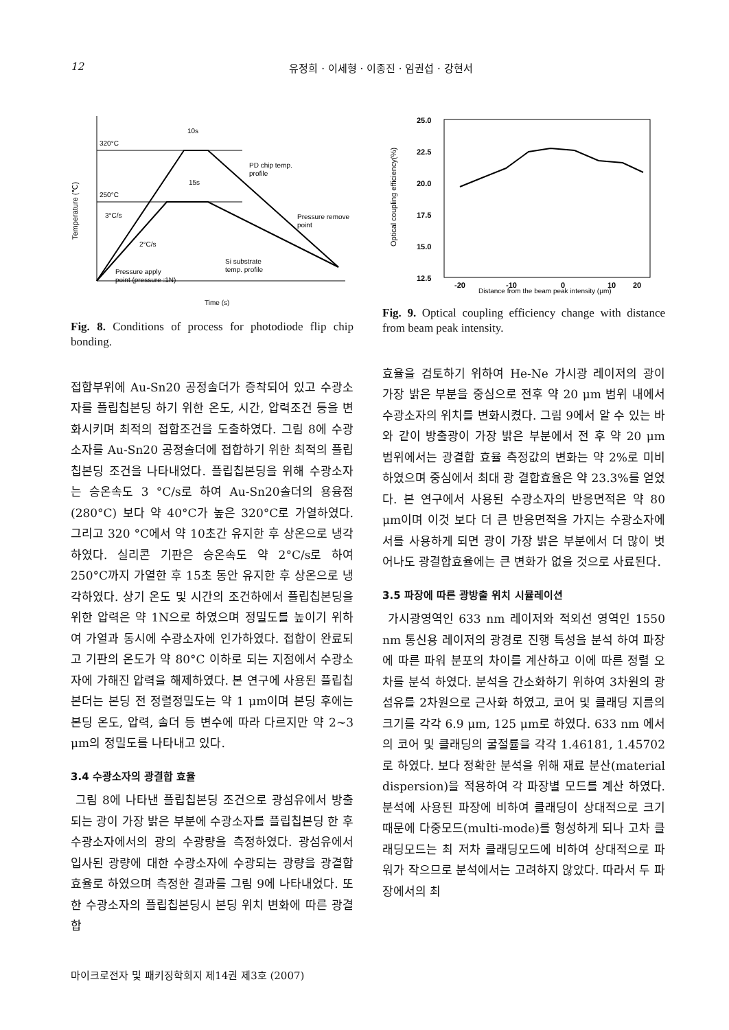12 유정희 · 이세형 · 이종진 · 임권섭 · 강현서
Temperature (℃)
320°C
250°C
10s
15s
3°C/s
2°C/s
PD chip temp.
profile
Pressure remove
point
Si substrate
temp. profile
Pressure apply
point (pressure :1N)
Time (s)
Fig. 8. Conditions of process for photodiode flip chip bonding.
접합부위에 Au-Sn20 공정솔더가 증착되어 있고 수광소자를 플립칩본딩 하기 위한 온도, 시간, 압력조건 등을 변화시키며 최적의 접합조건을 도출하였다. 그림 8에 수광소자를 Au-Sn20 공정솔더에 접합하기 위한 최적의 플립칩본딩 조건을 나타내었다. 플립칩본딩을 위해 수광소자는 승온속도 3 °C/s로 하여 Au-Sn20솔더의 용융점(280°C) 보다 약 40°C가 높은 320°C로 가열하였다. 그리고 320 °C에서 약 10초간 유지한 후 상온으로 냉각하였다. 실리콘 기판은 승온속도 약 2°C/s로 하여 250°C까지 가열한 후 15초 동안 유지한 후 상온으로 냉각하였다. 상기 온도 및 시간의 조건하에서 플립칩본딩을 위한 압력은 약 1N으로 하였으며 정밀도를 높이기 위하여 가열과 동시에 수광소자에 인가하였다. 접합이 완료되고 기판의 온도가 약 80°C 이하로 되는 지점에서 수광소자에 가해진 압력을 해제하였다. 본 연구에 사용된 플립칩본더는 본딩 전 정렬정밀도는 약 1 μm이며 본딩 후에는 본딩 온도, 압력, 솔더 등 변수에 따라 다르지만 약 2~3 μm의 정밀도를 나타내고 있다.
3.4 수광소자의 광결합 효율
그림 8에 나타낸 플립칩본딩 조건으로 광섬유에서 방출되는 광이 가장 밝은 부분에 수광소자를 플립칩본딩 한 후 수광소자에서의 광의 수광량을 측정하였다. 광섬유에서 입사된 광량에 대한 수광소자에 수광되는 광량을 광결합 효율로 하였으며 측정한 결과를 그림 9에 나타내었다. 또한 수광소자의 플립칩본딩시 본딩 위치 변화에 따른 광결합
Optical coupling efficiency(%)
25.0
22.5
20.0
17.5
15.0
12.5
-20
-10
0
10
20
Distance from the beam peak intensity (μm)
Fig. 9. Optical coupling efficiency change with distance from beam peak intensity.
효율을 검토하기 위하여 He-Ne 가시광 레이저의 광이 가장 밝은 부분을 중심으로 전후 약 20 μm 범위 내에서 수광소자의 위치를 변화시켰다. 그림 9에서 알 수 있는 바와 같이 방출광이 가장 밝은 부분에서 전 후 약 20 μm 범위에서는 광결합 효율 측정값의 변화는 약 2%로 미비하였으며 중심에서 최대 광 결합효율은 약 23.3%를 얻었다. 본 연구에서 사용된 수광소자의 반응면적은 약 80 μm이며 이것 보다 더 큰 반응면적을 가지는 수광소자에서를 사용하게 되면 광이 가장 밝은 부분에서 더 많이 벗어나도 광결합효율에는 큰 변화가 없을 것으로 사료된다.
3.5 파장에 따른 광방출 위치 시뮬레이션
가시광영역인 633 nm 레이저와 적외선 영역인 1550 nm 통신용 레이저의 광경로 진행 특성을 분석 하여 파장에 따른 파워 분포의 차이를 계산하고 이에 따른 정렬 오차를 분석 하였다. 분석을 간소화하기 위하여 3차원의 광섬유를 2차원으로 근사화 하였고, 코어 및 클래딩 지름의 크기를 각각 6.9 μm, 125 μm로 하였다. 633 nm 에서의 코어 및 클래딩의 굴절률을 각각 1.46181, 1.45702로 하였다. 보다 정확한 분석을 위해 재료 분산(material dispersion)을 적용하여 각 파장별 모드를 계산 하였다. 분석에 사용된 파장에 비하여 클래딩이 상대적으로 크기 때문에 다중모드(multi-mode)를 형성하게 되나 고차 클래딩모드는 최 저차 클래딩모드에 비하여 상대적으로 파워가 작으므로 분석에서는 고려하지 않았다. 따라서 두 파장에서의 최
마이크로전자 및 패키징학회지 제14권 제3호 (2007)